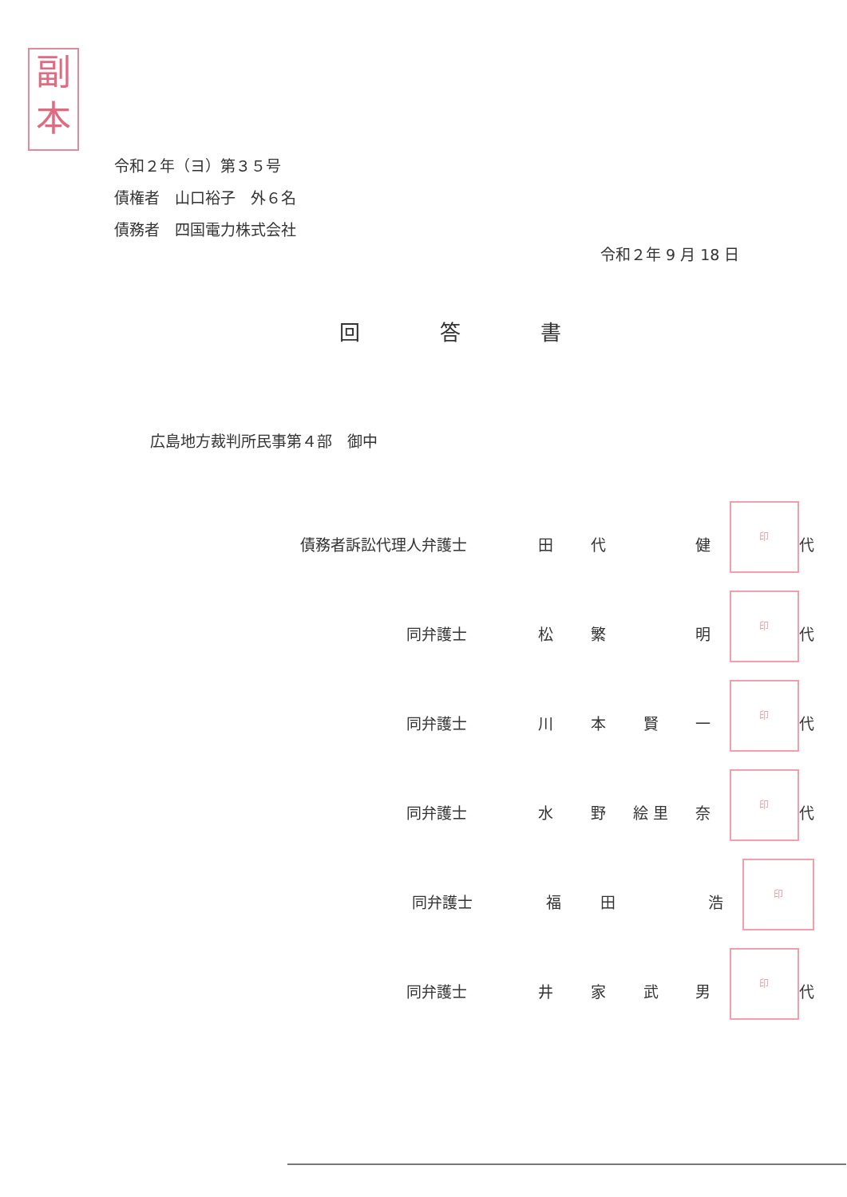副
本
令和２年（ヨ）第３５号
債権者　山口裕子　外６名
債務者　四国電力株式会社
令和２年 9 月 18 日
回答書
広島地方裁判所民事第４部　御中
債務者訴訟代理人弁護士 田代 健 印 代
同弁護士 松繁 明 印 代
同弁護士 川本賢一 印 代
同弁護士 水 野 絵 里 奈 印 代
同弁護士 福田 浩 印
同弁護士 井家武男 印 代